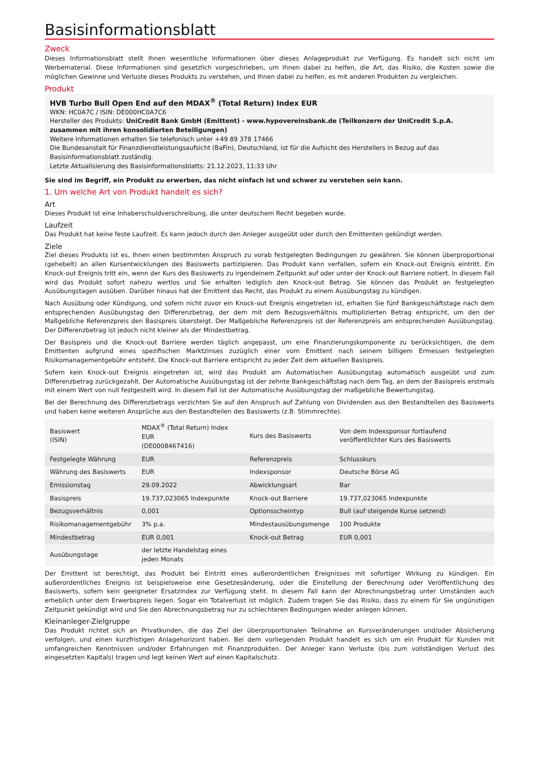Basisinformationsblatt
Zweck
Dieses Informationsblatt stellt Ihnen wesentliche Informationen über dieses Anlageprodukt zur Verfügung. Es handelt sich nicht um Werbematerial. Diese Informationen sind gesetzlich vorgeschrieben, um Ihnen dabei zu helfen, die Art, das Risiko, die Kosten sowie die möglichen Gewinne und Verluste dieses Produkts zu verstehen, und Ihnen dabei zu helfen, es mit anderen Produkten zu vergleichen.
Produkt
HVB Turbo Bull Open End auf den MDAX<sup>®</sup> (Total Return) Index EUR
WKN: HC0A7C / ISIN: DE000HC0A7C6
Hersteller des Produkts: UniCredit Bank GmbH (Emittent) - www.hypovereinsbank.de (Teilkonzern der UniCredit S.p.A. zusammen mit ihren konsolidierten Beteiligungen)
Weitere Informationen erhalten Sie telefonisch unter +49 89 378 17466
Die Bundesanstalt für Finanzdienstleistungsaufsicht (BaFin), Deutschland, ist für die Aufsicht des Herstellers in Bezug auf das Basisinformationsblatt zuständig.
Letzte Aktualisierung des Basisinformationsblatts: 21.12.2023, 11:33 Uhr
Sie sind im Begriff, ein Produkt zu erwerben, das nicht einfach ist und schwer zu verstehen sein kann.
1. Um welche Art von Produkt handelt es sich?
Art
Dieses Produkt ist eine Inhaberschuldverschreibung, die unter deutschem Recht begeben wurde.
Laufzeit
Das Produkt hat keine feste Laufzeit. Es kann jedoch durch den Anleger ausgeübt oder durch den Emittenten gekündigt werden.
Ziele
Ziel dieses Produkts ist es, Ihnen einen bestimmten Anspruch zu vorab festgelegten Bedingungen zu gewähren. Sie können überproportional (gehebelt) an allen Kursentwicklungen des Basiswerts partizipieren. Das Produkt kann verfallen, sofern ein Knock-out Ereignis eintritt. Ein Knock-out Ereignis tritt ein, wenn der Kurs des Basiswerts zu irgendeinem Zeitpunkt auf oder unter der Knock-out Barriere notiert. In diesem Fall wird das Produkt sofort nahezu wertlos und Sie erhalten lediglich den Knock-out Betrag. Sie können das Produkt an festgelegten Ausübungstagen ausüben. Darüber hinaus hat der Emittent das Recht, das Produkt zu einem Ausübungstag zu kündigen.
Nach Ausübung oder Kündigung, und sofern nicht zuvor ein Knock-out Ereignis eingetreten ist, erhalten Sie fünf Bankgeschäftstage nach dem entsprechenden Ausübungstag den Differenzbetrag, der dem mit dem Bezugsverhältnis multiplizierten Betrag entspricht, um den der Maßgebliche Referenzpreis den Basispreis übersteigt. Der Maßgebliche Referenzpreis ist der Referenzpreis am entsprechenden Ausübungstag. Der Differenzbetrag ist jedoch nicht kleiner als der Mindestbetrag.
Der Basispreis und die Knock-out Barriere werden täglich angepasst, um eine Finanzierungskomponente zu berücksichtigen, die dem Emittenten aufgrund eines spezifischen Marktzinses zuzüglich einer vom Emittent nach seinem billigem Ermessen festgelegten Risikomanagementgebühr entsteht. Die Knock-out Barriere entspricht zu jeder Zeit dem aktuellen Basispreis.
Sofern kein Knock-out Ereignis eingetreten ist, wird das Produkt am Automatischen Ausübungstag automatisch ausgeübt und zum Differenzbetrag zurückgezahlt. Der Automatische Ausübungstag ist der zehnte Bankgeschäftstag nach dem Tag, an dem der Basispreis erstmals mit einem Wert von null festgestellt wird. In diesem Fall ist der Automatische Ausübungstag der maßgebliche Bewertungstag.
Bei der Berechnung des Differenzbetrags verzichten Sie auf den Anspruch auf Zahlung von Dividenden aus den Bestandteilen des Basiswerts und haben keine weiteren Ansprüche aus den Bestandteilen des Basiswerts (z.B. Stimmrechte).
| Basiswert (ISIN) | MDAX<sup>®</sup> (Total Return) Index EUR (DE0008467416) | Kurs des Basiswerts | Von dem Indexsponsor fortlaufend veröffentlichter Kurs des Basiswerts |
| Festgelegte Währung | EUR | Referenzpreis | Schlusskurs |
| Währung des Basiswerts | EUR | Indexsponsor | Deutsche Börse AG |
| Emissionstag | 29.09.2022 | Abwicklungsart | Bar |
| Basispreis | 19.737,023065 Indexpunkte | Knock-out Barriere | 19.737,023065 Indexpunkte |
| Bezugsverhältnis | 0,001 | Optionsscheintyp | Bull (auf steigende Kurse setzend) |
| Risikomanagementgebühr | 3% p.a. | Mindestausübungsmenge | 100 Produkte |
| Mindestbetrag | EUR 0,001 | Knock-out Betrag | EUR 0,001 |
| Ausübungstage | der letzte Handelstag eines jeden Monats | | |
Der Emittent ist berechtigt, das Produkt bei Eintritt eines außerordentlichen Ereignisses mit sofortiger Wirkung zu kündigen. Ein außerordentliches Ereignis ist beispielsweise eine Gesetzesänderung, oder die Einstellung der Berechnung oder Veröffentlichung des Basiswerts, sofern kein geeigneter Ersatzindex zur Verfügung steht. In diesem Fall kann der Abrechnungsbetrag unter Umständen auch erheblich unter dem Erwerbspreis liegen. Sogar ein Totalverlust ist möglich. Zudem tragen Sie das Risiko, dass zu einem für Sie ungünstigen Zeitpunkt gekündigt wird und Sie den Abrechnungsbetrag nur zu schlechteren Bedingungen wieder anlegen können.
Kleinanleger-Zielgruppe
Das Produkt richtet sich an Privatkunden, die das Ziel der überproportionalen Teilnahme an Kursveränderungen und/oder Absicherung verfolgen, und einen kurzfristigen Anlagehorizont haben. Bei dem vorliegenden Produkt handelt es sich um ein Produkt für Kunden mit umfangreichen Kenntnissen und/oder Erfahrungen mit Finanzprodukten. Der Anleger kann Verluste (bis zum vollständigen Verlust des eingesetzten Kapitals) tragen und legt keinen Wert auf einen Kapitalschutz.